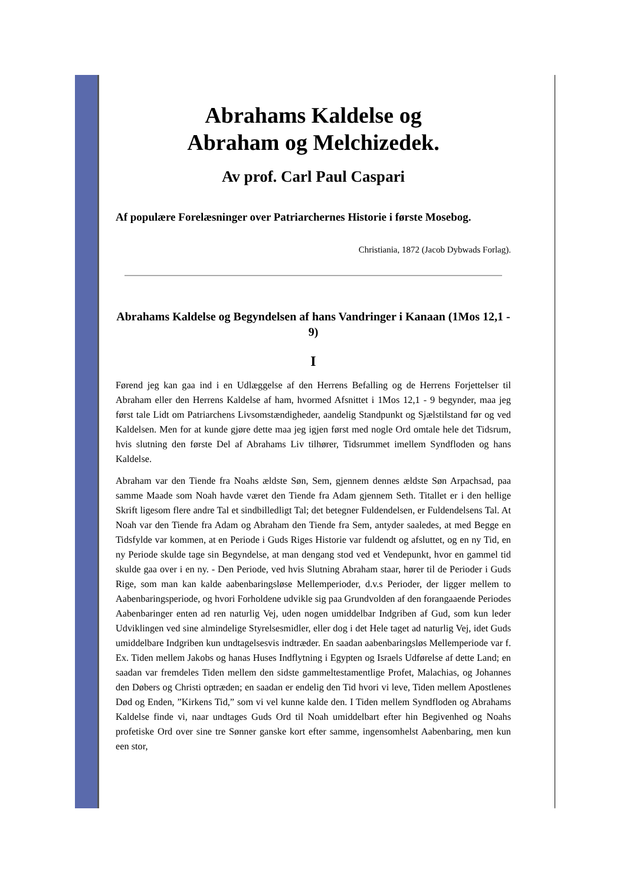Abrahams Kaldelse og
Abraham og Melchizedek.
Av prof. Carl Paul Caspari
Af populære Forelæsninger over Patriarchernes Historie i første Mosebog.
Christiania, 1872 (Jacob Dybwads Forlag).
Abrahams Kaldelse og Begyndelsen af hans Vandringer i Kanaan (1Mos 12,1 - 9)
I
Førend jeg kan gaa ind i en Udlæggelse af den Herrens Befalling og de Herrens Forjettelser til Abraham eller den Herrens Kaldelse af ham, hvormed Afsnittet i 1Mos 12,1 - 9 begynder, maa jeg først tale Lidt om Patriarchens Livsomstændigheder, aandelig Standpunkt og Sjælstilstand før og ved Kaldelsen. Men for at kunde gjøre dette maa jeg igjen først med nogle Ord omtale hele det Tidsrum, hvis slutning den første Del af Abrahams Liv tilhører, Tidsrummet imellem Syndfloden og hans Kaldelse.
Abraham var den Tiende fra Noahs ældste Søn, Sem, gjennem dennes ældste Søn Arpachsad, paa samme Maade som Noah havde været den Tiende fra Adam gjennem Seth. Titallet er i den hellige Skrift ligesom flere andre Tal et sindbilledligt Tal; det betegner Fuldendelsen, er Fuldendelsens Tal. At Noah var den Tiende fra Adam og Abraham den Tiende fra Sem, antyder saaledes, at med Begge en Tidsfylde var kommen, at en Periode i Guds Riges Historie var fuldendt og afsluttet, og en ny Tid, en ny Periode skulde tage sin Begyndelse, at man dengang stod ved et Vendepunkt, hvor en gammel tid skulde gaa over i en ny. - Den Periode, ved hvis Slutning Abraham staar, hører til de Perioder i Guds Rige, som man kan kalde aabenbaringsløse Mellemperioder, d.v.s Perioder, der ligger mellem to Aabenbaringsperiode, og hvori Forholdene udvikle sig paa Grundvolden af den forangaaende Periodes Aabenbaringer enten ad ren naturlig Vej, uden nogen umiddelbar Indgriben af Gud, som kun leder Udviklingen ved sine almindelige Styrelsesmidler, eller dog i det Hele taget ad naturlig Vej, idet Guds umiddelbare Indgriben kun undtagelsesvis indtræder. En saadan aabenbaringsløs Mellemperiode var f. Ex. Tiden mellem Jakobs og hanas Huses Indflytning i Egypten og Israels Udførelse af dette Land; en saadan var fremdeles Tiden mellem den sidste gammeltestamentlige Profet, Malachias, og Johannes den Døbers og Christi optræden; en saadan er endelig den Tid hvori vi leve, Tiden mellem Apostlenes Død og Enden, ”Kirkens Tid,” som vi vel kunne kalde den. I Tiden mellem Syndfloden og Abrahams Kaldelse finde vi, naar undtages Guds Ord til Noah umiddelbart efter hin Begivenhed og Noahs profetiske Ord over sine tre Sønner ganske kort efter samme, ingensomhelst Aabenbaring, men kun een stor,